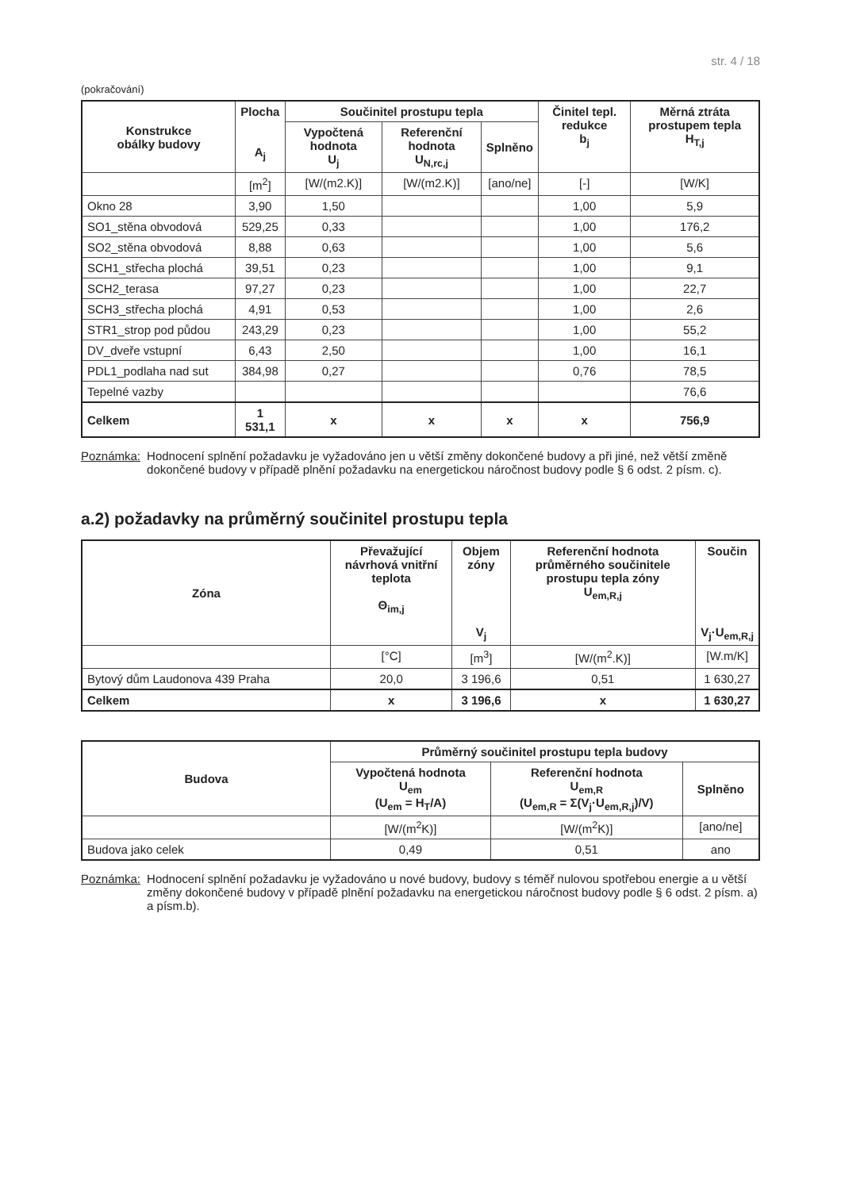str. 4 / 18
(pokračování)
| Konstrukce obálky budovy | Plocha A<sub>j</sub> | Součinitel prostupu tepla | | | Činitel tepl. redukce b<sub>j</sub> | Měrná ztráta prostupem tepla H<sub>T,j</sub> |
| --- | --- | --- | --- | --- | --- | --- |
| | | Vypočtená hodnota U<sub>j</sub> | Referenční hodnota U<sub>N,rc,j</sub> | Splněno | | |
| | [m<sup>2</sup>] | [W/(m2.K)] | [W/(m2.K)] | [ano/ne] | [-] | [W/K] |
| Okno 28 | 3,90 | 1,50 | | | 1,00 | 5,9 |
| SO1_stěna obvodová | 529,25 | 0,33 | | | 1,00 | 176,2 |
| SO2_stěna obvodová | 8,88 | 0,63 | | | 1,00 | 5,6 |
| SCH1_střecha plochá | 39,51 | 0,23 | | | 1,00 | 9,1 |
| SCH2_terasa | 97,27 | 0,23 | | | 1,00 | 22,7 |
| SCH3_střecha plochá | 4,91 | 0,53 | | | 1,00 | 2,6 |
| STR1_strop pod půdou | 243,29 | 0,23 | | | 1,00 | 55,2 |
| DV_dveře vstupní | 6,43 | 2,50 | | | 1,00 | 16,1 |
| PDL1_podlaha nad sut | 384,98 | 0,27 | | | 0,76 | 78,5 |
| Tepelné vazby | | | | | | 76,6 |
| Celkem | 1 531,1 | x | x | x | x | 756,9 |
Poznámka: Hodnocení splnění požadavku je vyžadováno jen u větší změny dokončené budovy a při jiné, než větší změně dokončené budovy v případě plnění požadavku na energetickou náročnost budovy podle § 6 odst. 2 písm. c).
a.2) požadavky na průměrný součinitel prostupu tepla
| Zóna | Převažující návrhová vnitřní teplota Θ<sub>im,j</sub> | Objem zóny V<sub>j</sub> | Referenční hodnota průměrného součinitele prostupu tepla zóny U<sub>em,R,j</sub> | Součin V<sub>j</sub>·U<sub>em,R,j</sub> |
| --- | --- | --- | --- | --- |
| | [°C] | [m<sup>3</sup>] | [W/(m<sup>2</sup>.K)] | [W.m/K] |
| Bytový dům Laudonova 439 Praha | 20,0 | 3 196,6 | 0,51 | 1 630,27 |
| Celkem | x | 3 196,6 | x | 1 630,27 |
| Budova | Průměrný součinitel prostupu tepla budovy | | |
| --- | --- | --- | --- |
| | Vypočtená hodnota U<sub>em</sub> (U<sub>em</sub> = H<sub>T</sub>/A) | Referenční hodnota U<sub>em,R</sub> (U<sub>em,R</sub> = Σ(V<sub>j</sub>·U<sub>em,R,j</sub>)/V) | Splněno |
| | [W/(m<sup>2</sup>K)] | [W/(m<sup>2</sup>K)] | [ano/ne] |
| Budova jako celek | 0,49 | 0,51 | ano |
Poznámka: Hodnocení splnění požadavku je vyžadováno u nové budovy, budovy s téměř nulovou spotřebou energie a u větší změny dokončené budovy v případě plnění požadavku na energetickou náročnost budovy podle § 6 odst. 2 písm. a) a písm.b).